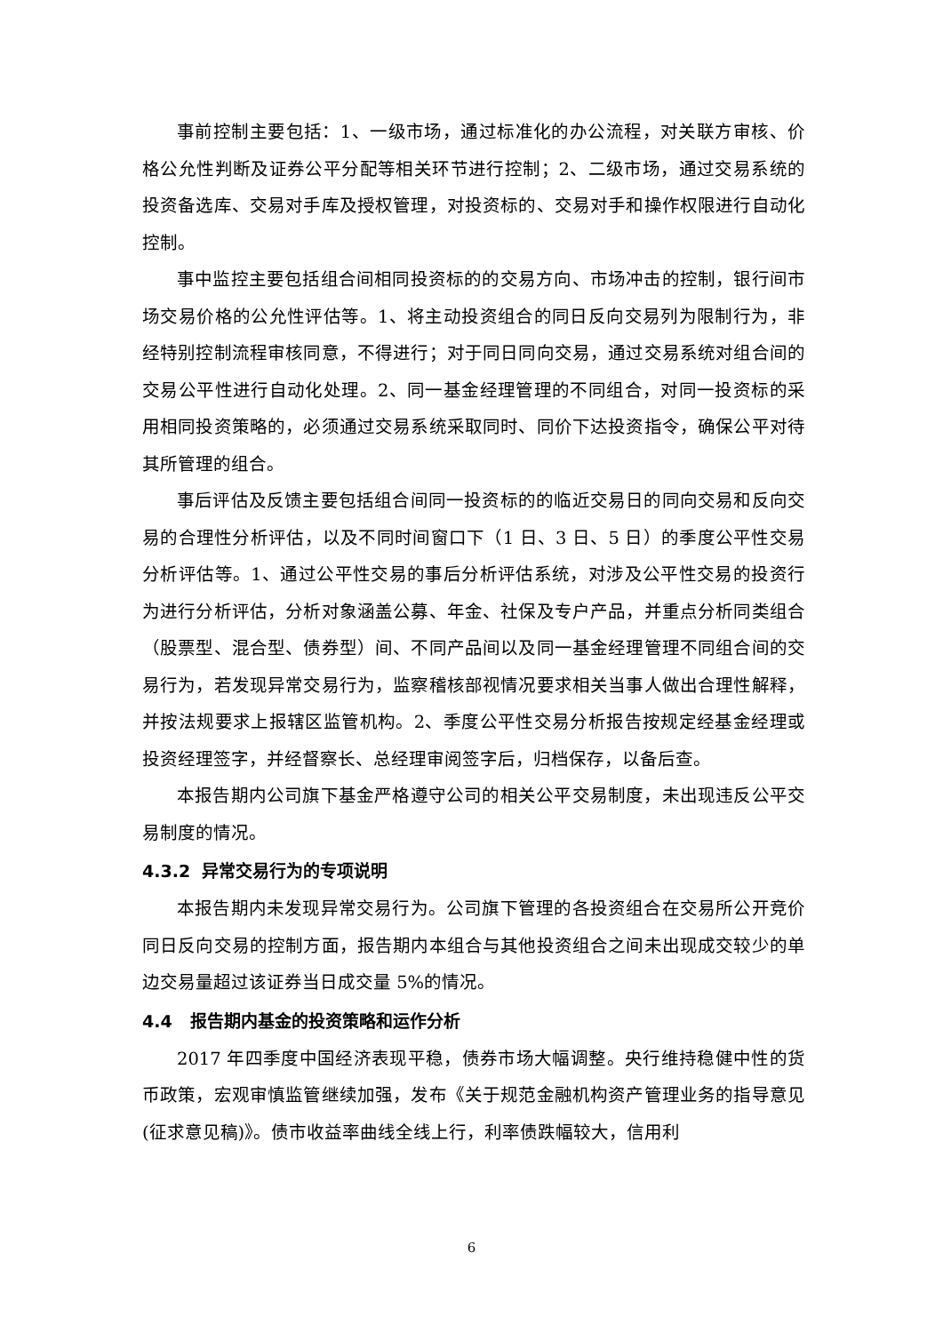事前控制主要包括：1、一级市场，通过标准化的办公流程，对关联方审核、价格公允性判断及证券公平分配等相关环节进行控制；2、二级市场，通过交易系统的投资备选库、交易对手库及授权管理，对投资标的、交易对手和操作权限进行自动化控制。
事中监控主要包括组合间相同投资标的的交易方向、市场冲击的控制，银行间市场交易价格的公允性评估等。1、将主动投资组合的同日反向交易列为限制行为，非经特别控制流程审核同意，不得进行；对于同日同向交易，通过交易系统对组合间的交易公平性进行自动化处理。2、同一基金经理管理的不同组合，对同一投资标的采用相同投资策略的，必须通过交易系统采取同时、同价下达投资指令，确保公平对待其所管理的组合。
事后评估及反馈主要包括组合间同一投资标的的临近交易日的同向交易和反向交易的合理性分析评估，以及不同时间窗口下（1 日、3 日、5 日）的季度公平性交易分析评估等。1、通过公平性交易的事后分析评估系统，对涉及公平性交易的投资行为进行分析评估，分析对象涵盖公募、年金、社保及专户产品，并重点分析同类组合（股票型、混合型、债券型）间、不同产品间以及同一基金经理管理不同组合间的交易行为，若发现异常交易行为，监察稽核部视情况要求相关当事人做出合理性解释，并按法规要求上报辖区监管机构。2、季度公平性交易分析报告按规定经基金经理或投资经理签字，并经督察长、总经理审阅签字后，归档保存，以备后查。
本报告期内公司旗下基金严格遵守公司的相关公平交易制度，未出现违反公平交易制度的情况。
4.3.2 异常交易行为的专项说明
本报告期内未发现异常交易行为。公司旗下管理的各投资组合在交易所公开竞价同日反向交易的控制方面，报告期内本组合与其他投资组合之间未出现成交较少的单边交易量超过该证券当日成交量 5%的情况。
4.4 报告期内基金的投资策略和运作分析
2017 年四季度中国经济表现平稳，债券市场大幅调整。央行维持稳健中性的货币政策，宏观审慎监管继续加强，发布《关于规范金融机构资产管理业务的指导意见(征求意见稿)》。债市收益率曲线全线上行，利率债跌幅较大，信用利
6